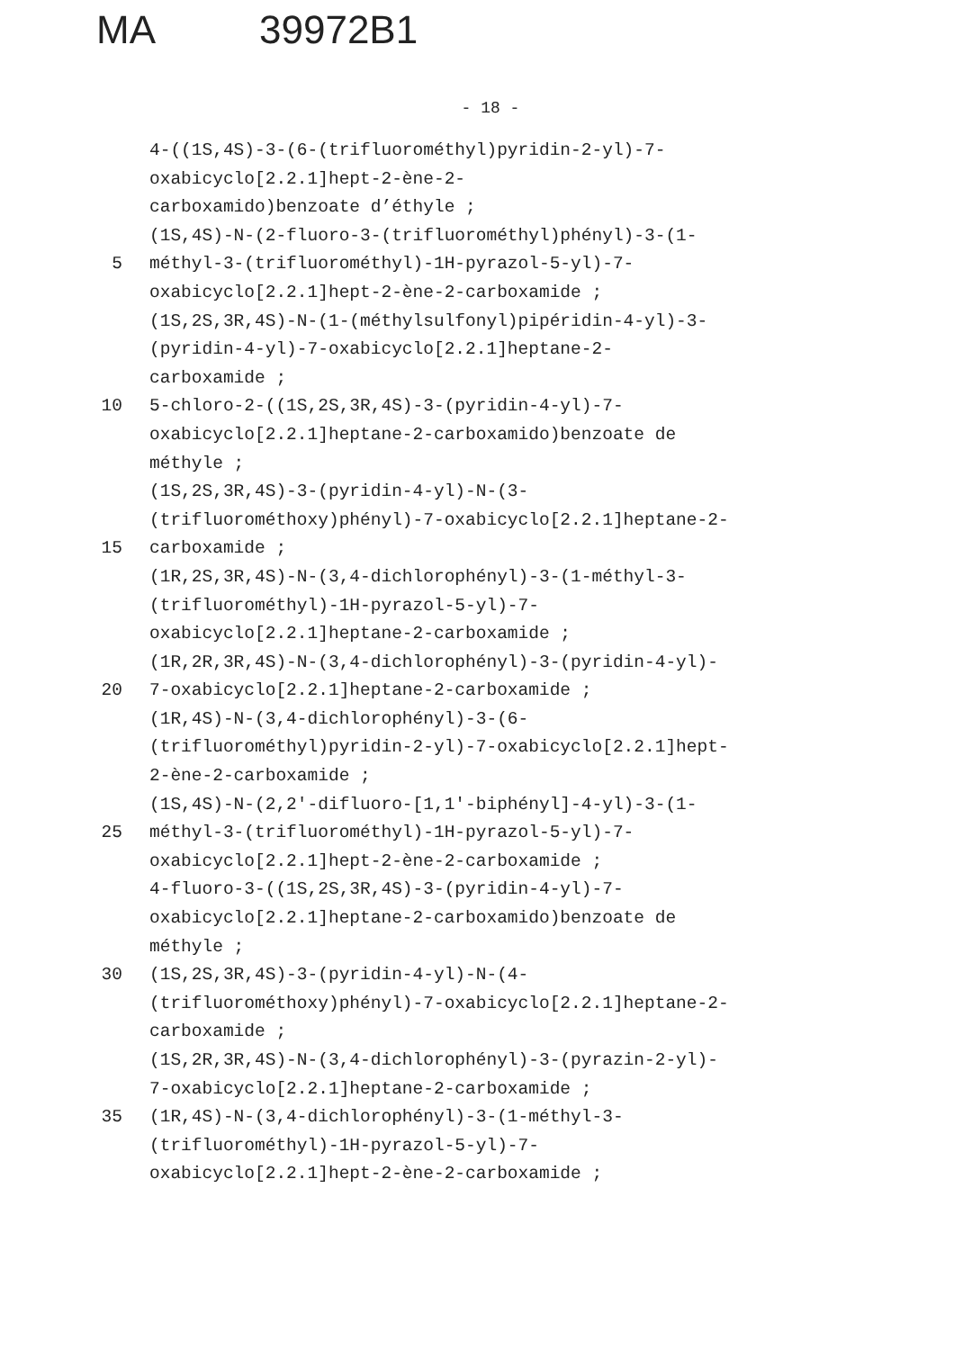MA 39972B1
- 18 -
4-((1S,4S)-3-(6-(trifluorométhyl)pyridin-2-yl)-7-
oxabicyclo[2.2.1]hept-2-ène-2-
carboxamido)benzoate d’éthyle ;
(1S,4S)-N-(2-fluoro-3-(trifluorométhyl)phényl)-3-(1-
5 méthyl-3-(trifluorométhyl)-1H-pyrazol-5-yl)-7-
oxabicyclo[2.2.1]hept-2-ène-2-carboxamide ;
(1S,2S,3R,4S)-N-(1-(méthylsulfonyl)pipéridin-4-yl)-3-
(pyridin-4-yl)-7-oxabicyclo[2.2.1]heptane-2-
carboxamide ;
10 5-chloro-2-((1S,2S,3R,4S)-3-(pyridin-4-yl)-7-
oxabicyclo[2.2.1]heptane-2-carboxamido)benzoate de
méthyle ;
(1S,2S,3R,4S)-3-(pyridin-4-yl)-N-(3-
(trifluorométhoxy)phényl)-7-oxabicyclo[2.2.1]heptane-2-
15 carboxamide ;
(1R,2S,3R,4S)-N-(3,4-dichlorophényl)-3-(1-méthyl-3-
(trifluorométhyl)-1H-pyrazol-5-yl)-7-
oxabicyclo[2.2.1]heptane-2-carboxamide ;
(1R,2R,3R,4S)-N-(3,4-dichlorophényl)-3-(pyridin-4-yl)-
20 7-oxabicyclo[2.2.1]heptane-2-carboxamide ;
(1R,4S)-N-(3,4-dichlorophényl)-3-(6-
(trifluorométhyl)pyridin-2-yl)-7-oxabicyclo[2.2.1]hept-
2-ène-2-carboxamide ;
(1S,4S)-N-(2,2'-difluoro-[1,1'-biphényl]-4-yl)-3-(1-
25 méthyl-3-(trifluorométhyl)-1H-pyrazol-5-yl)-7-
oxabicyclo[2.2.1]hept-2-ène-2-carboxamide ;
4-fluoro-3-((1S,2S,3R,4S)-3-(pyridin-4-yl)-7-
oxabicyclo[2.2.1]heptane-2-carboxamido)benzoate de
méthyle ;
30 (1S,2S,3R,4S)-3-(pyridin-4-yl)-N-(4-
(trifluorométhoxy)phényl)-7-oxabicyclo[2.2.1]heptane-2-
carboxamide ;
(1S,2R,3R,4S)-N-(3,4-dichlorophényl)-3-(pyrazin-2-yl)-
7-oxabicyclo[2.2.1]heptane-2-carboxamide ;
35 (1R,4S)-N-(3,4-dichlorophényl)-3-(1-méthyl-3-
(trifluorométhyl)-1H-pyrazol-5-yl)-7-
oxabicyclo[2.2.1]hept-2-ène-2-carboxamide ;